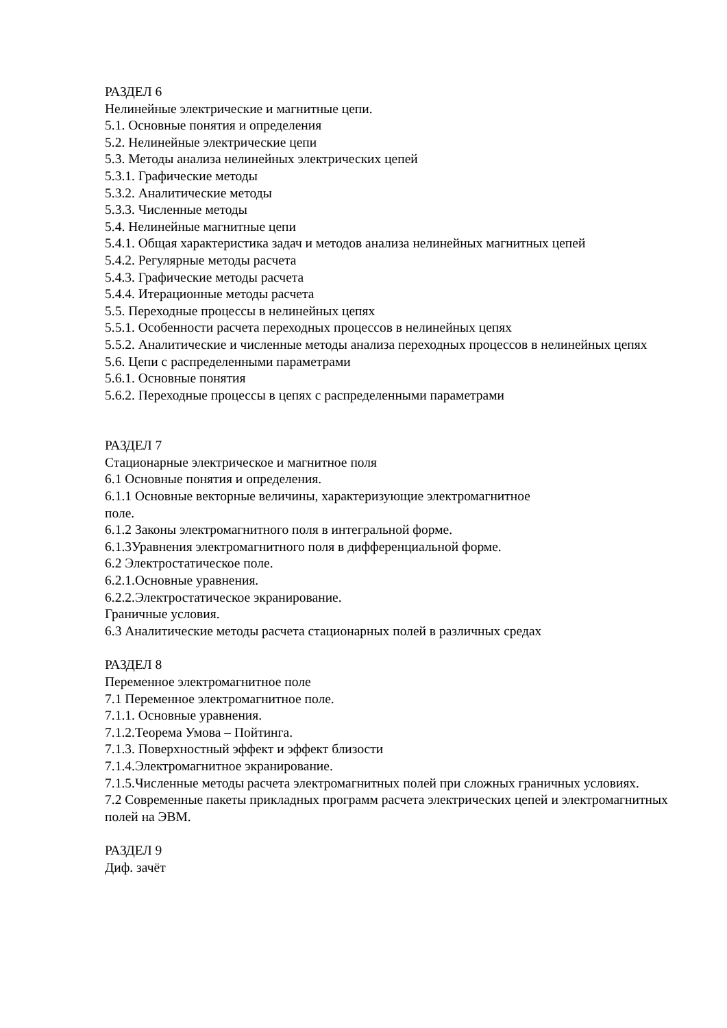РАЗДЕЛ 6
Нелинейные электрические и магнитные цепи.
5.1. Основные понятия и определения
5.2. Нелинейные электрические цепи
5.3. Методы анализа нелинейных электрических цепей
5.3.1. Графические методы
5.3.2. Аналитические методы
5.3.3. Численные методы
5.4. Нелинейные магнитные цепи
5.4.1. Общая характеристика задач и методов анализа нелинейных магнитных цепей
5.4.2. Регулярные методы расчета
5.4.3. Графические методы расчета
5.4.4. Итерационные методы расчета
5.5. Переходные процессы в нелинейных цепях
5.5.1. Особенности расчета переходных процессов в нелинейных цепях
5.5.2. Аналитические и численные методы анализа переходных процессов в нелинейных цепях
5.6. Цепи с распределенными параметрами
5.6.1. Основные понятия
5.6.2. Переходные процессы в цепях с распределенными параметрами
РАЗДЕЛ 7
Стационарные электрическое и магнитное поля
6.1 Основные понятия и определения.
6.1.1 Основные векторные величины, характеризующие электромагнитное
поле.
6.1.2 Законы электромагнитного поля в интегральной форме.
6.1.3Уравнения электромагнитного поля в дифференциальной форме.
6.2 Электростатическое поле.
6.2.1.Основные уравнения.
6.2.2.Электростатическое экранирование.
Граничные условия.
6.3 Аналитические методы расчета стационарных полей в различных средах
РАЗДЕЛ 8
Переменное электромагнитное поле
7.1 Переменное электромагнитное поле.
7.1.1. Основные уравнения.
7.1.2.Теорема Умова – Пойтинга.
7.1.3. Поверхностный эффект и эффект близости
7.1.4.Электромагнитное экранирование.
7.1.5.Численные методы расчета электромагнитных полей при сложных граничных условиях.
7.2 Современные пакеты прикладных программ расчета электрических цепей и электромагнитных полей на ЭВМ.
РАЗДЕЛ 9
Диф. зачёт